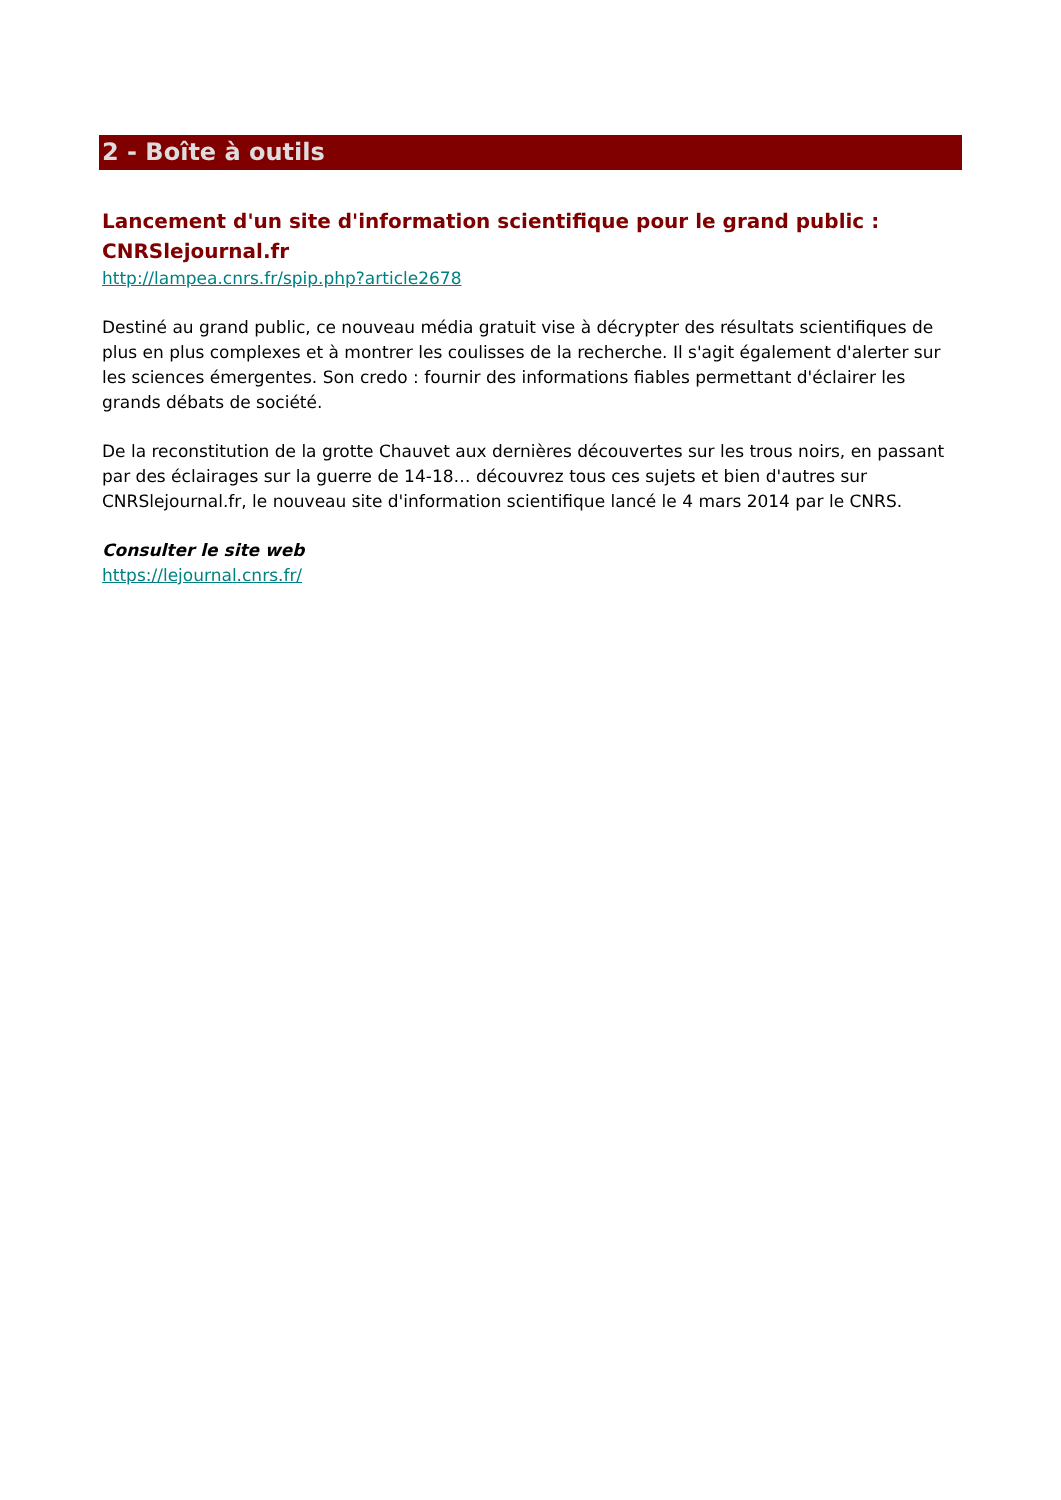2 - Boîte à outils
Lancement d'un site d'information scientifique pour le grand public : CNRSlejournal.fr
http://lampea.cnrs.fr/spip.php?article2678
Destiné au grand public, ce nouveau média gratuit vise à décrypter des résultats scientifiques de plus en plus complexes et à montrer les coulisses de la recherche. Il s'agit également d'alerter sur les sciences émergentes. Son credo : fournir des informations fiables permettant d'éclairer les grands débats de société.
De la reconstitution de la grotte Chauvet aux dernières découvertes sur les trous noirs, en passant par des éclairages sur la guerre de 14-18… découvrez tous ces sujets et bien d'autres sur CNRSlejournal.fr, le nouveau site d'information scientifique lancé le 4 mars 2014 par le CNRS.
Consulter le site web
https://lejournal.cnrs.fr/